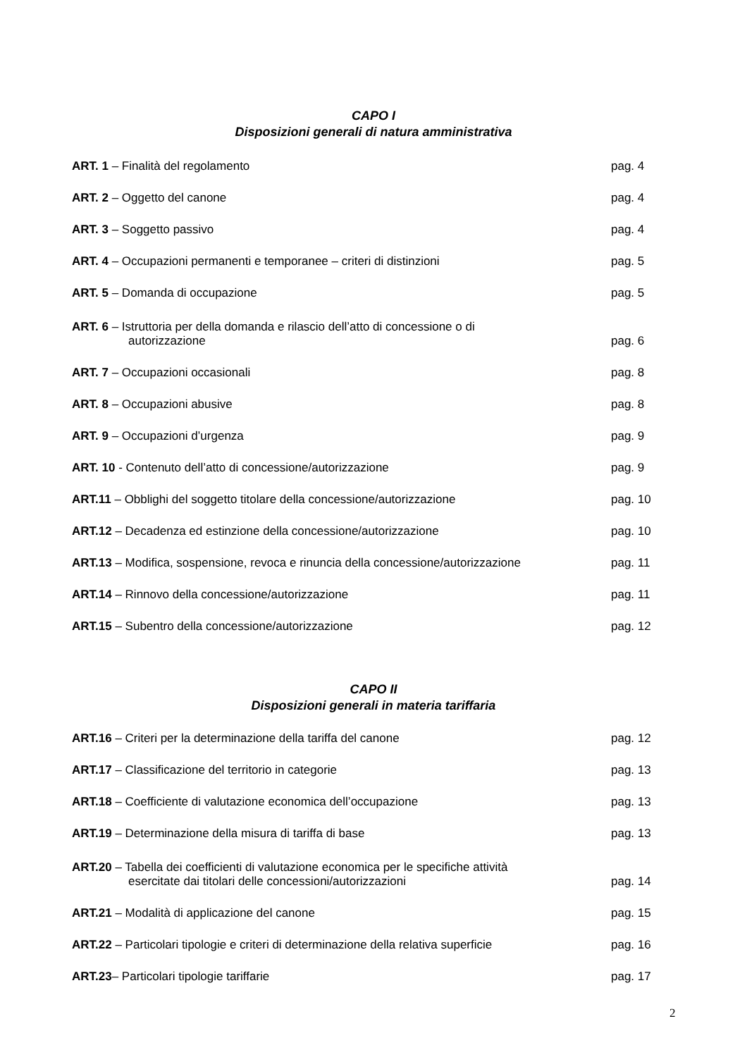CAPO I
Disposizioni generali di natura amministrativa
| ART. 1 – Finalità del regolamento | pag. 4 |
| ART. 2 – Oggetto del canone | pag. 4 |
| ART. 3 – Soggetto passivo | pag. 4 |
| ART. 4 – Occupazioni permanenti e temporanee – criteri di distinzioni | pag. 5 |
| ART. 5 – Domanda di occupazione | pag. 5 |
| ART. 6 – Istruttoria per della domanda e rilascio dell’atto di concessione o di autorizzazione | pag. 6 |
| ART. 7 – Occupazioni occasionali | pag. 8 |
| ART. 8 – Occupazioni abusive | pag. 8 |
| ART. 9 – Occupazioni d’urgenza | pag. 9 |
| ART. 10 - Contenuto dell’atto di concessione/autorizzazione | pag. 9 |
| ART.11 – Obblighi del soggetto titolare della concessione/autorizzazione | pag. 10 |
| ART.12 – Decadenza ed estinzione della concessione/autorizzazione | pag. 10 |
| ART.13 – Modifica, sospensione, revoca e rinuncia della concessione/autorizzazione | pag. 11 |
| ART.14 – Rinnovo della concessione/autorizzazione | pag. 11 |
| ART.15 – Subentro della concessione/autorizzazione | pag. 12 |
CAPO II
Disposizioni generali in materia tariffaria
| ART.16 – Criteri per la determinazione della tariffa del canone | pag. 12 |
| ART.17 – Classificazione del territorio in categorie | pag. 13 |
| ART.18 – Coefficiente di valutazione economica dell’occupazione | pag. 13 |
| ART.19 – Determinazione della misura di tariffa di base | pag. 13 |
| ART.20 – Tabella dei coefficienti di valutazione economica per le specifiche attività esercitate dai titolari delle concessioni/autorizzazioni | pag. 14 |
| ART.21 – Modalità di applicazione del canone | pag. 15 |
| ART.22 – Particolari tipologie e criteri di determinazione della relativa superficie | pag. 16 |
| ART.23 – Particolari tipologie tariffarie | pag. 17 |
2